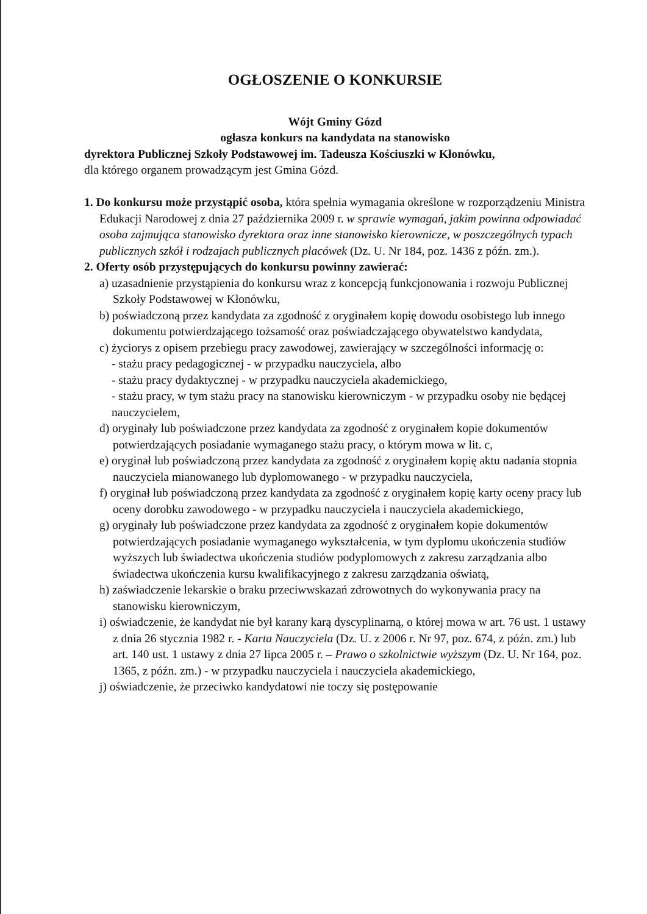OGŁOSZENIE O KONKURSIE
Wójt Gminy Gózd
ogłasza konkurs na kandydata na stanowisko
dyrektora Publicznej Szkoły Podstawowej im. Tadeusza Kościuszki w Kłonówku,
dla którego organem prowadzącym jest Gmina Gózd.
1. Do konkursu może przystąpić osoba, która spełnia wymagania określone w rozporządzeniu Ministra Edukacji Narodowej z dnia 27 października 2009 r. w sprawie wymagań, jakim powinna odpowiadać osoba zajmująca stanowisko dyrektora oraz inne stanowisko kierownicze, w poszczególnych typach publicznych szkół i rodzajach publicznych placówek (Dz. U. Nr 184, poz. 1436 z późn. zm.).
2. Oferty osób przystępujących do konkursu powinny zawierać:
a) uzasadnienie przystąpienia do konkursu wraz z koncepcją funkcjonowania i rozwoju Publicznej Szkoły Podstawowej w Kłonówku,
b) poświadczoną przez kandydata za zgodność z oryginałem kopię dowodu osobistego lub innego dokumentu potwierdzającego tożsamość oraz poświadczającego obywatelstwo kandydata,
c) życiorys z opisem przebiegu pracy zawodowej, zawierający w szczególności informację o:
- stażu pracy pedagogicznej - w przypadku nauczyciela, albo
- stażu pracy dydaktycznej - w przypadku nauczyciela akademickiego,
- stażu pracy, w tym stażu pracy na stanowisku kierowniczym - w przypadku osoby nie będącej nauczycielem,
d) oryginały lub poświadczone przez kandydata za zgodność z oryginałem kopie dokumentów potwierdzających posiadanie wymaganego stażu pracy, o którym mowa w lit. c,
e) oryginał lub poświadczoną przez kandydata za zgodność z oryginałem kopię aktu nadania stopnia nauczyciela mianowanego lub dyplomowanego - w przypadku nauczyciela,
f) oryginał lub poświadczoną przez kandydata za zgodność z oryginałem kopię karty oceny pracy lub oceny dorobku zawodowego - w przypadku nauczyciela i nauczyciela akademickiego,
g) oryginały lub poświadczone przez kandydata za zgodność z oryginałem kopie dokumentów potwierdzających posiadanie wymaganego wykształcenia, w tym dyplomu ukończenia studiów wyższych lub świadectwa ukończenia studiów podyplomowych z zakresu zarządzania albo świadectwa ukończenia kursu kwalifikacyjnego z zakresu zarządzania oświatą,
h) zaświadczenie lekarskie o braku przeciwwskazań zdrowotnych do wykonywania pracy na stanowisku kierowniczym,
i) oświadczenie, że kandydat nie był karany karą dyscyplinarną, o której mowa w art. 76 ust. 1 ustawy z dnia 26 stycznia 1982 r. - Karta Nauczyciela (Dz. U. z 2006 r. Nr 97, poz. 674, z późn. zm.) lub art. 140 ust. 1 ustawy z dnia 27 lipca 2005 r. – Prawo o szkolnictwie wyższym (Dz. U. Nr 164, poz. 1365, z późn. zm.) - w przypadku nauczyciela i nauczyciela akademickiego,
j) oświadczenie, że przeciwko kandydatowi nie toczy się postępowanie